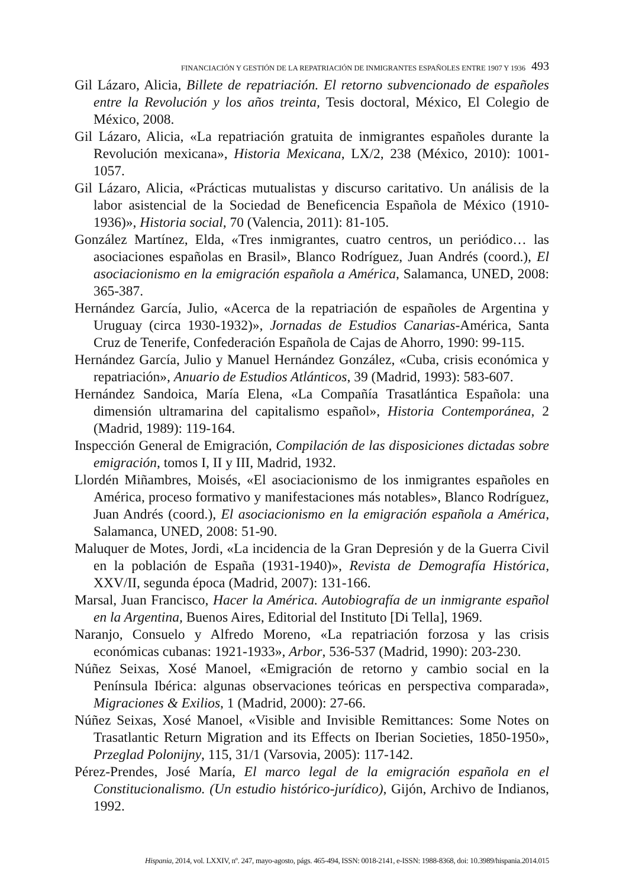FINANCIACIÓN Y GESTIÓN DE LA REPATRIACIÓN DE INMIGRANTES ESPAÑOLES ENTRE 1907 Y 1936 493
Gil Lázaro, Alicia, Billete de repatriación. El retorno subvencionado de españoles entre la Revolución y los años treinta, Tesis doctoral, México, El Colegio de México, 2008.
Gil Lázaro, Alicia, «La repatriación gratuita de inmigrantes españoles durante la Revolución mexicana», Historia Mexicana, LX/2, 238 (México, 2010): 1001-1057.
Gil Lázaro, Alicia, «Prácticas mutualistas y discurso caritativo. Un análisis de la labor asistencial de la Sociedad de Beneficencia Española de México (1910-1936)», Historia social, 70 (Valencia, 2011): 81-105.
González Martínez, Elda, «Tres inmigrantes, cuatro centros, un periódico… las asociaciones españolas en Brasil», Blanco Rodríguez, Juan Andrés (coord.), El asociacionismo en la emigración española a América, Salamanca, UNED, 2008: 365-387.
Hernández García, Julio, «Acerca de la repatriación de españoles de Argentina y Uruguay (circa 1930-1932)», Jornadas de Estudios Canarias-América, Santa Cruz de Tenerife, Confederación Española de Cajas de Ahorro, 1990: 99-115.
Hernández García, Julio y Manuel Hernández González, «Cuba, crisis económica y repatriación», Anuario de Estudios Atlánticos, 39 (Madrid, 1993): 583-607.
Hernández Sandoica, María Elena, «La Compañía Trasatlántica Española: una dimensión ultramarina del capitalismo español», Historia Contemporánea, 2 (Madrid, 1989): 119-164.
Inspección General de Emigración, Compilación de las disposiciones dictadas sobre emigración, tomos I, II y III, Madrid, 1932.
Llordén Miñambres, Moisés, «El asociacionismo de los inmigrantes españoles en América, proceso formativo y manifestaciones más notables», Blanco Rodríguez, Juan Andrés (coord.), El asociacionismo en la emigración española a América, Salamanca, UNED, 2008: 51-90.
Maluquer de Motes, Jordi, «La incidencia de la Gran Depresión y de la Guerra Civil en la población de España (1931-1940)», Revista de Demografía Histórica, XXV/II, segunda época (Madrid, 2007): 131-166.
Marsal, Juan Francisco, Hacer la América. Autobiografía de un inmigrante español en la Argentina, Buenos Aires, Editorial del Instituto [Di Tella], 1969.
Naranjo, Consuelo y Alfredo Moreno, «La repatriación forzosa y las crisis económicas cubanas: 1921-1933», Arbor, 536-537 (Madrid, 1990): 203-230.
Núñez Seixas, Xosé Manoel, «Emigración de retorno y cambio social en la Península Ibérica: algunas observaciones teóricas en perspectiva comparada», Migraciones & Exilios, 1 (Madrid, 2000): 27-66.
Núñez Seixas, Xosé Manoel, «Visible and Invisible Remittances: Some Notes on Trasatlantic Return Migration and its Effects on Iberian Societies, 1850-1950», Przeglad Polonijny, 115, 31/1 (Varsovia, 2005): 117-142.
Pérez-Prendes, José María, El marco legal de la emigración española en el Constitucionalismo. (Un estudio histórico-jurídico), Gijón, Archivo de Indianos, 1992.
Hispania, 2014, vol. LXXIV, nº. 247, mayo-agosto, págs. 465-494, ISSN: 0018-2141, e-ISSN: 1988-8368, doi: 10.3989/hispania.2014.015